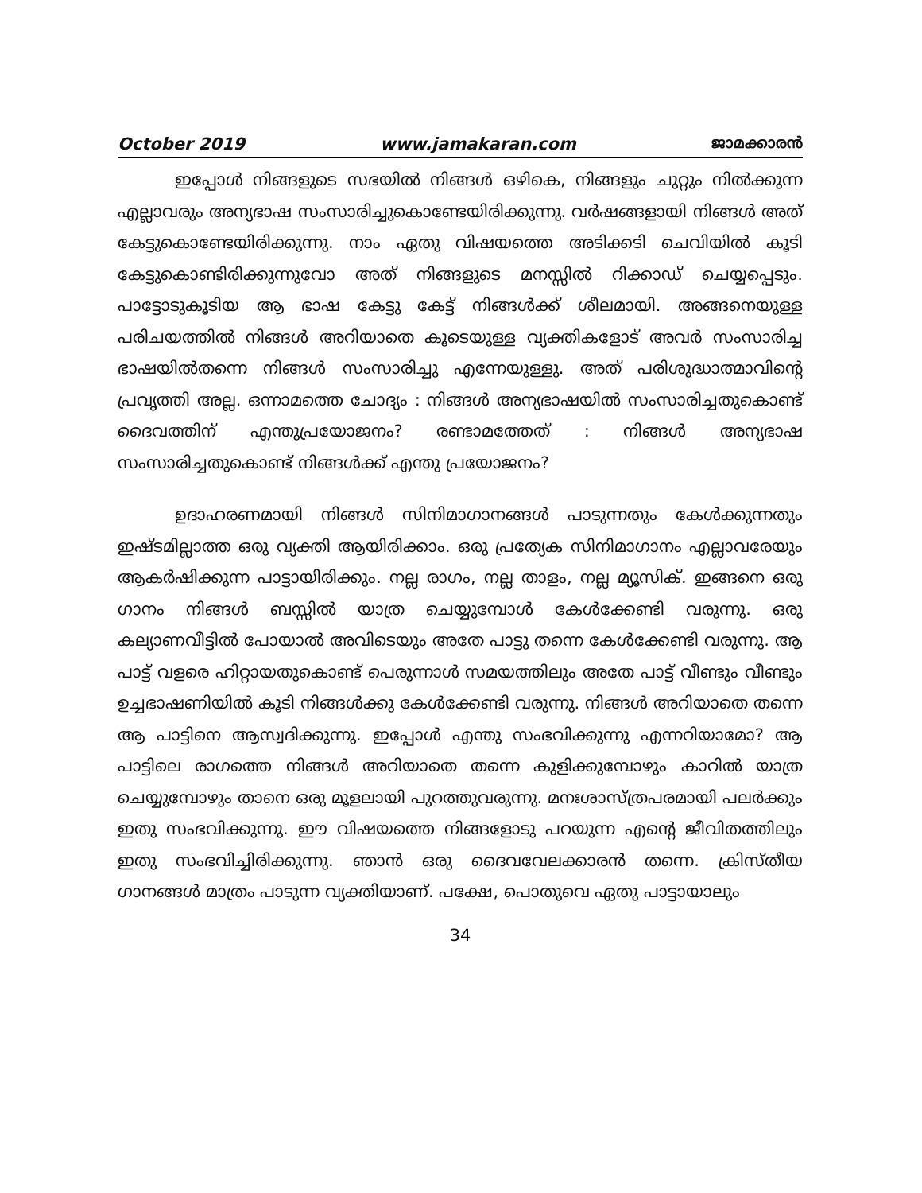October 2019 www.jamakaran.com ജാമക്കാരൻ
ഇപ്പോൾ നിങ്ങളുടെ സഭയിൽ നിങ്ങൾ ഒഴികെ, നിങ്ങളും ചുറ്റും നിൽക്കുന്ന എല്ലാവരും അന്യഭാഷ സംസാരിച്ചുകൊണ്ടേയിരിക്കുന്നു. വർഷങ്ങളായി നിങ്ങൾ അത് കേട്ടുകൊണ്ടേയിരിക്കുന്നു. നാം ഏതു വിഷയത്തെ അടിക്കടി ചെവിയിൽ കൂടി കേട്ടുകൊണ്ടിരിക്കുന്നുവോ അത് നിങ്ങളുടെ മനസ്സിൽ റിക്കാഡ് ചെയ്യപ്പെടും. പാട്ടോടുകൂടിയ ആ ഭാഷ കേട്ടു കേട്ട് നിങ്ങൾക്ക് ശീലമായി. അങ്ങനെയുള്ള പരിചയത്തിൽ നിങ്ങൾ അറിയാതെ കൂടെയുള്ള വ്യക്തികളോട് അവർ സംസാരിച്ച ഭാഷയിൽതന്നെ നിങ്ങൾ സംസാരിച്ചു എന്നേയുള്ളു. അത് പരിശുദ്ധാത്മാവിന്റെ പ്രവൃത്തി അല്ല. ഒന്നാമത്തെ ചോദ്യം : നിങ്ങൾ അന്യഭാഷയിൽ സംസാരിച്ചതുകൊണ്ട് ദൈവത്തിന് എന്തുപ്രയോജനം? രണ്ടാമത്തേത് : നിങ്ങൾ അന്യഭാഷ സംസാരിച്ചതുകൊണ്ട് നിങ്ങൾക്ക് എന്തു പ്രയോജനം?
ഉദാഹരണമായി നിങ്ങൾ സിനിമാഗാനങ്ങൾ പാടുന്നതും കേൾക്കുന്നതും ഇഷ്ടമില്ലാത്ത ഒരു വ്യക്തി ആയിരിക്കാം. ഒരു പ്രത്യേക സിനിമാഗാനം എല്ലാവരേയും ആകർഷിക്കുന്ന പാട്ടായിരിക്കും. നല്ല രാഗം, നല്ല താളം, നല്ല മ്യൂസിക്. ഇങ്ങനെ ഒരു ഗാനം നിങ്ങൾ ബസ്സിൽ യാത്ര ചെയ്യുമ്പോൾ കേൾക്കേണ്ടി വരുന്നു. ഒരു കല്യാണവീട്ടിൽ പോയാൽ അവിടെയും അതേ പാട്ടു തന്നെ കേൾക്കേണ്ടി വരുന്നു. ആ പാട്ട് വളരെ ഹിറ്റായതുകൊണ്ട് പെരുന്നാൾ സമയത്തിലും അതേ പാട്ട് വീണ്ടും വീണ്ടും ഉച്ചഭാഷണിയിൽ കൂടി നിങ്ങൾക്കു കേൾക്കേണ്ടി വരുന്നു. നിങ്ങൾ അറിയാതെ തന്നെ ആ പാട്ടിനെ ആസ്വദിക്കുന്നു. ഇപ്പോൾ എന്തു സംഭവിക്കുന്നു എന്നറിയാമോ? ആ പാട്ടിലെ രാഗത്തെ നിങ്ങൾ അറിയാതെ തന്നെ കുളിക്കുമ്പോഴും കാറിൽ യാത്ര ചെയ്യുമ്പോഴും താനെ ഒരു മൂളലായി പുറത്തുവരുന്നു. മനഃശാസ്ത്രപരമായി പലർക്കും ഇതു സംഭവിക്കുന്നു. ഈ വിഷയത്തെ നിങ്ങളോടു പറയുന്ന എന്റെ ജീവിതത്തിലും ഇതു സംഭവിച്ചിരിക്കുന്നു. ഞാൻ ഒരു ദൈവവേലക്കാരൻ തന്നെ. ക്രിസ്തീയ ഗാനങ്ങൾ മാത്രം പാടുന്ന വ്യക്തിയാണ്. പക്ഷേ, പൊതുവെ ഏതു പാട്ടായാലും
34